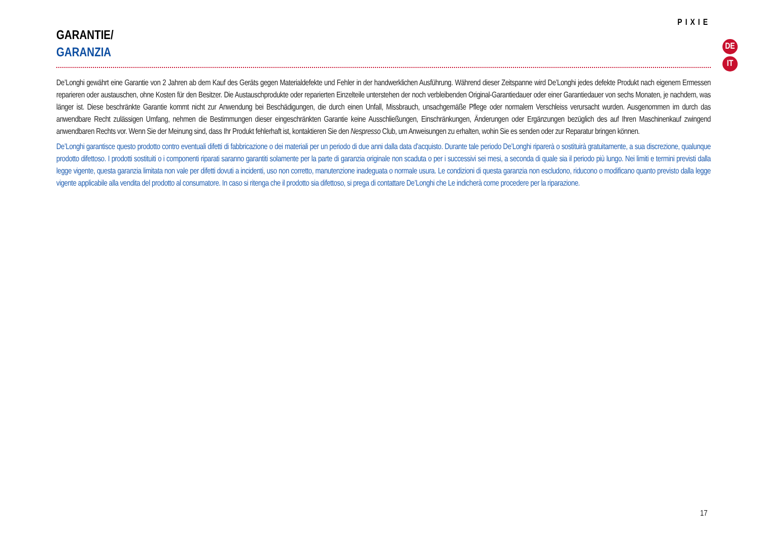PIXIE
GARANTIE/
GARANZIA
De’Longhi gewährt eine Garantie von 2 Jahren ab dem Kauf des Geräts gegen Materialdefekte und Fehler in der handwerklichen Ausführung. Während dieser Zeitspanne wird De’Longhi jedes defekte Produkt nach eigenem Ermessen reparieren oder austauschen, ohne Kosten für den Besitzer. Die Austauschprodukte oder reparierten Einzelteile unterstehen der noch verbleibenden Original-Garantiedauer oder einer Garantiedauer von sechs Monaten, je nachdem, was länger ist. Diese beschränkte Garantie kommt nicht zur Anwendung bei Beschädigungen, die durch einen Unfall, Missbrauch, unsachgemäße Pflege oder normalem Verschleiss verursacht wurden. Ausgenommen im durch das anwendbare Recht zulässigen Umfang, nehmen die Bestimmungen dieser eingeschränkten Garantie keine Ausschließungen, Einschränkungen, Änderungen oder Ergänzungen bezüglich des auf Ihren Maschinenkauf zwingend anwendbaren Rechts vor. Wenn Sie der Meinung sind, dass Ihr Produkt fehlerhaft ist, kontaktieren Sie den Nespresso Club, um Anweisungen zu erhalten, wohin Sie es senden oder zur Reparatur bringen können.
De’Longhi garantisce questo prodotto contro eventuali difetti di fabbricazione o dei materiali per un periodo di due anni dalla data d’acquisto. Durante tale periodo De’Longhi riparerà o sostituirà gratuitamente, a sua discrezione, qualunque prodotto difettoso. I prodotti sostituiti o i componenti riparati saranno garantiti solamente per la parte di garanzia originale non scaduta o per i successivi sei mesi, a seconda di quale sia il periodo più lungo. Nei limiti e termini previsti dalla legge vigente, questa garanzia limitata non vale per difetti dovuti a incidenti, uso non corretto, manutenzione inadeguata o normale usura. Le condizioni di questa garanzia non escludono, riducono o modificano quanto previsto dalla legge vigente applicabile alla vendita del prodotto al consumatore. In caso si ritenga che il prodotto sia difettoso, si prega di contattare De’Longhi che Le indicherà come procedere per la riparazione.
DE
IT
17